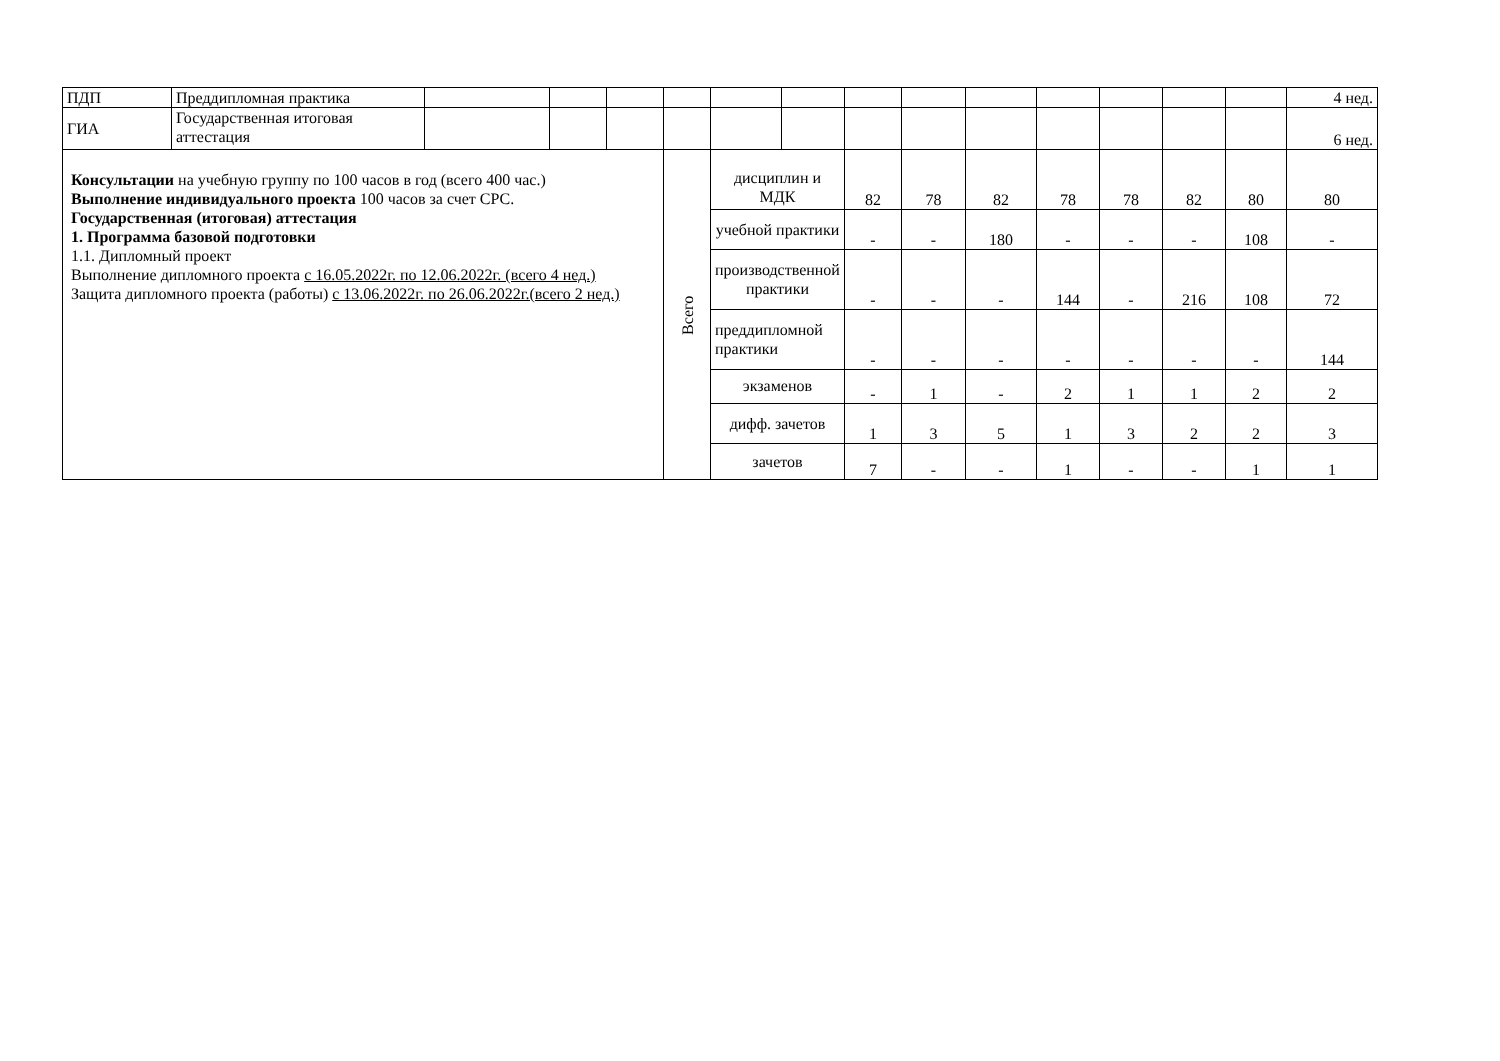| ПДП | Преддипломная практика | | | | | | | | | | | | | | 4 нед. |
| ГИА | Государственная итоговая аттестация | | | | | | | | | | | | | | 6 нед. |
| Консультации на учебную группу по 100 часов в год (всего 400 час.) Выполнение индивидуального проекта 100 часов за счет СРС. Государственная (итоговая) аттестация 1. Программа базовой подготовки 1.1. Дипломный проект Выполнение дипломного проекта с 16.05.2022г. по 12.06.2022г. (всего 4 нед.) Защита дипломного проекта (работы) с 13.06.2022г. по 26.06.2022г.(всего 2 нед.) | | | | | Всего | дисциплин и МДК | | 82 | 78 | 82 | 78 | 78 | 82 | 80 | 80 |
| | | | | | | учебной практики | | - | - | 180 | - | - | - | 108 | - |
| | | | | | | производственной практики | | - | - | - | 144 | - | 216 | 108 | 72 |
| | | | | | | преддипломной практики | | - | - | - | - | - | - | - | 144 |
| | | | | | | экзаменов | | - | 1 | - | 2 | 1 | 1 | 2 | 2 |
| | | | | | | дифф. зачетов | | 1 | 3 | 5 | 1 | 3 | 2 | 2 | 3 |
| | | | | | | зачетов | | 7 | - | - | 1 | - | - | 1 | 1 |